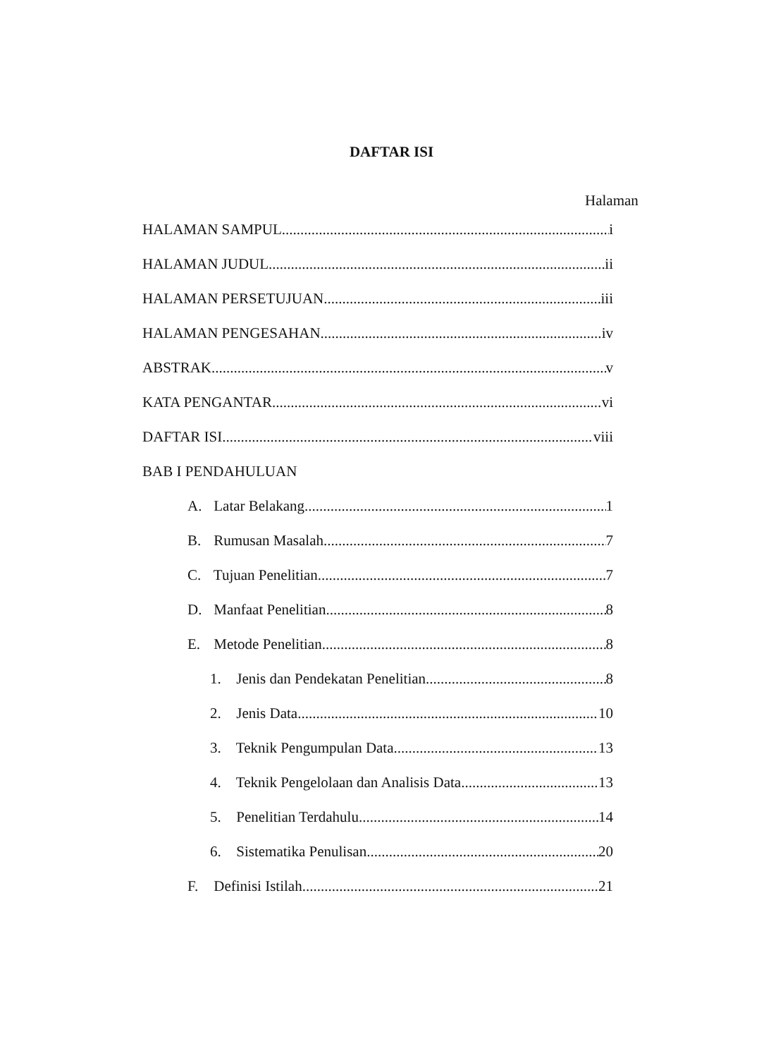DAFTAR ISI
Halaman
HALAMAN SAMPUL i
HALAMAN JUDUL ii
HALAMAN PERSETUJUAN iii
HALAMAN PENGESAHAN iv
ABSTRAK v
KATA PENGANTAR vi
DAFTAR ISI viii
BAB I PENDAHULUAN
A. Latar Belakang 1
B. Rumusan Masalah 7
C. Tujuan Penelitian 7
D. Manfaat Penelitian 8
E. Metode Penelitian 8
1. Jenis dan Pendekatan Penelitian 8
2. Jenis Data 10
3. Teknik Pengumpulan Data 13
4. Teknik Pengelolaan dan Analisis Data 13
5. Penelitian Terdahulu 14
6. Sistematika Penulisan 20
F. Definisi Istilah 21